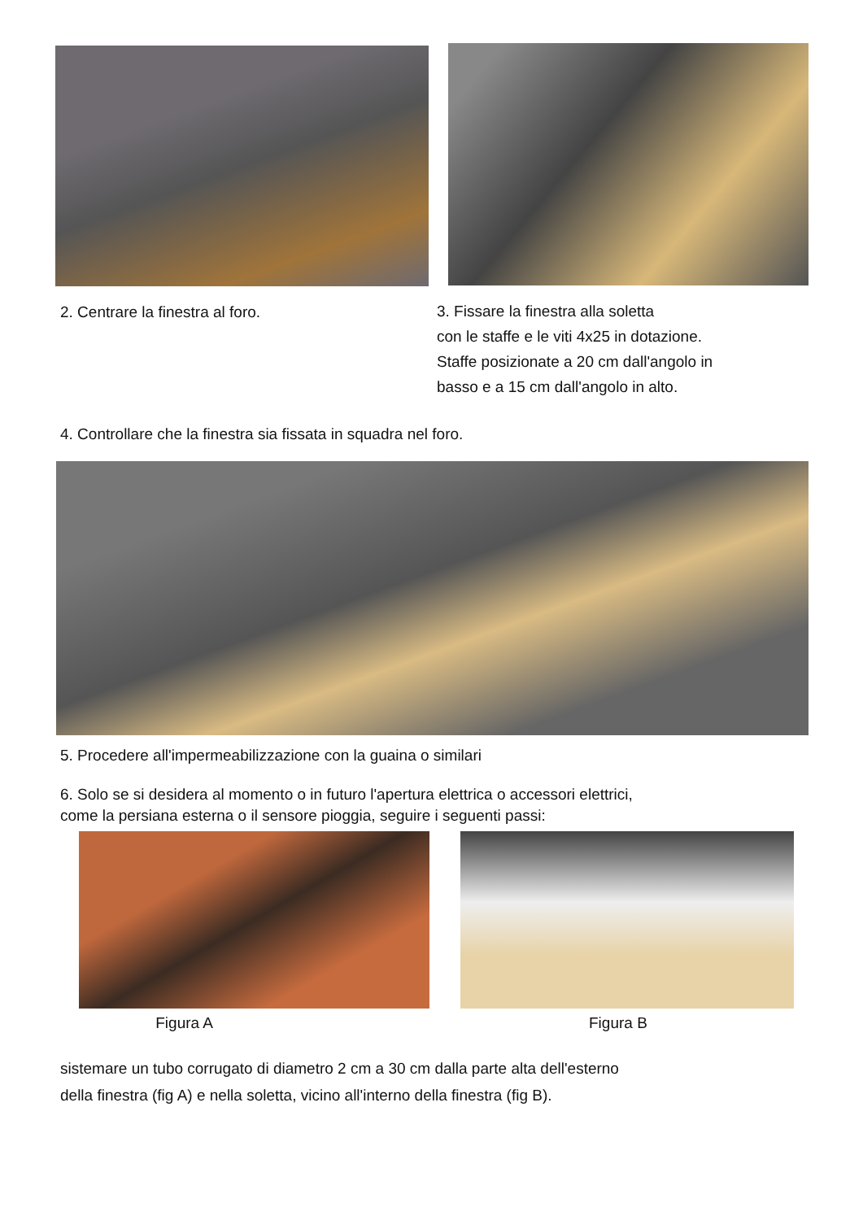2. Centrare la finestra al foro.
3. Fissare la finestra alla soletta
con le staffe e le viti 4x25 in dotazione.
Staffe posizionate a 20 cm dall'angolo in
basso e a 15 cm dall'angolo in alto.
4. Controllare che la finestra sia fissata in squadra nel foro.
5. Procedere all'impermeabilizzazione con la guaina o similari
6. Solo se si desidera al momento o in futuro l'apertura elettrica o accessori elettrici,
come la persiana esterna o il sensore pioggia, seguire i seguenti passi:
Figura A Figura B
sistemare un tubo corrugato di diametro 2 cm a 30 cm dalla parte alta dell'esterno
della finestra (fig A) e nella soletta, vicino all'interno della finestra (fig B).